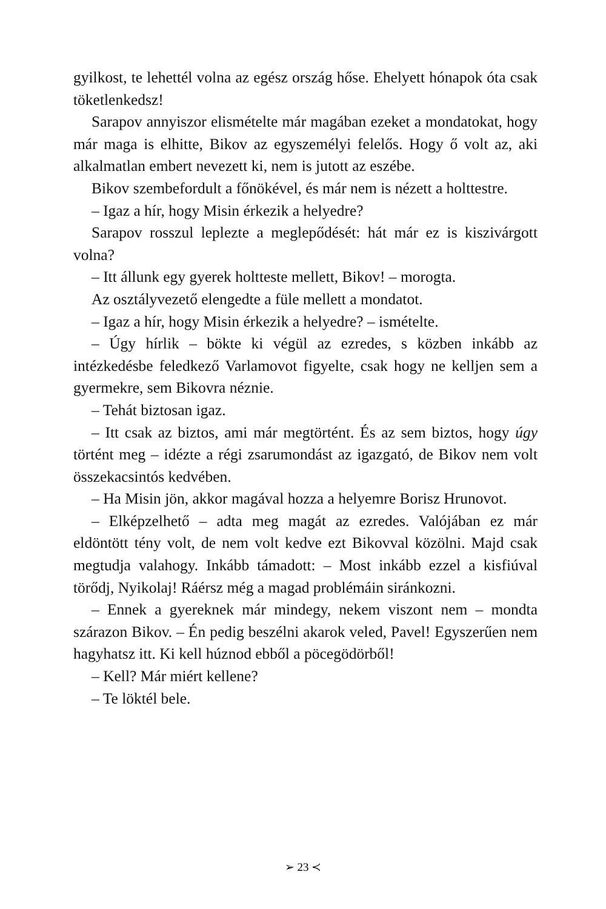gyilkost, te lehettél volna az egész ország hőse. Ehelyett hónapok óta csak töketlenkedsz!
Sarapov annyiszor elismételte már magában ezeket a mondatokat, hogy már maga is elhitte, Bikov az egyszemélyi felelős. Hogy ő volt az, aki alkalmatlan embert nevezett ki, nem is jutott az eszébe.
Bikov szembefordult a főnökével, és már nem is nézett a holttestre.
– Igaz a hír, hogy Misin érkezik a helyedre?
Sarapov rosszul leplezte a meglepődését: hát már ez is kiszivárgott volna?
– Itt állunk egy gyerek holtteste mellett, Bikov! – morogta.
Az osztályvezető elengedte a füle mellett a mondatot.
– Igaz a hír, hogy Misin érkezik a helyedre? – ismételte.
– Úgy hírlik – bökte ki végül az ezredes, s közben inkább az intézkedésbe feledkező Varlamovot figyelte, csak hogy ne kelljen sem a gyermekre, sem Bikovra néznie.
– Tehát biztosan igaz.
– Itt csak az biztos, ami már megtörtént. És az sem biztos, hogy úgy történt meg – idézte a régi zsarumondást az igazgató, de Bikov nem volt összekacsintós kedvében.
– Ha Misin jön, akkor magával hozza a helyemre Borisz Hrunovot.
– Elképzelhető – adta meg magát az ezredes. Valójában ez már eldöntött tény volt, de nem volt kedve ezt Bikovval közölni. Majd csak megtudja valahogy. Inkább támadott: – Most inkább ezzel a kisfiúval törődj, Nyikolaj! Ráérsz még a magad problémáin siránkozni.
– Ennek a gyereknek már mindegy, nekem viszont nem – mondta szárazon Bikov. – Én pedig beszélni akarok veled, Pavel! Egyszerűen nem hagyhatsz itt. Ki kell húznod ebből a pöcegödörből!
– Kell? Már miért kellene?
– Te löktél bele.
➢ 23 ≺